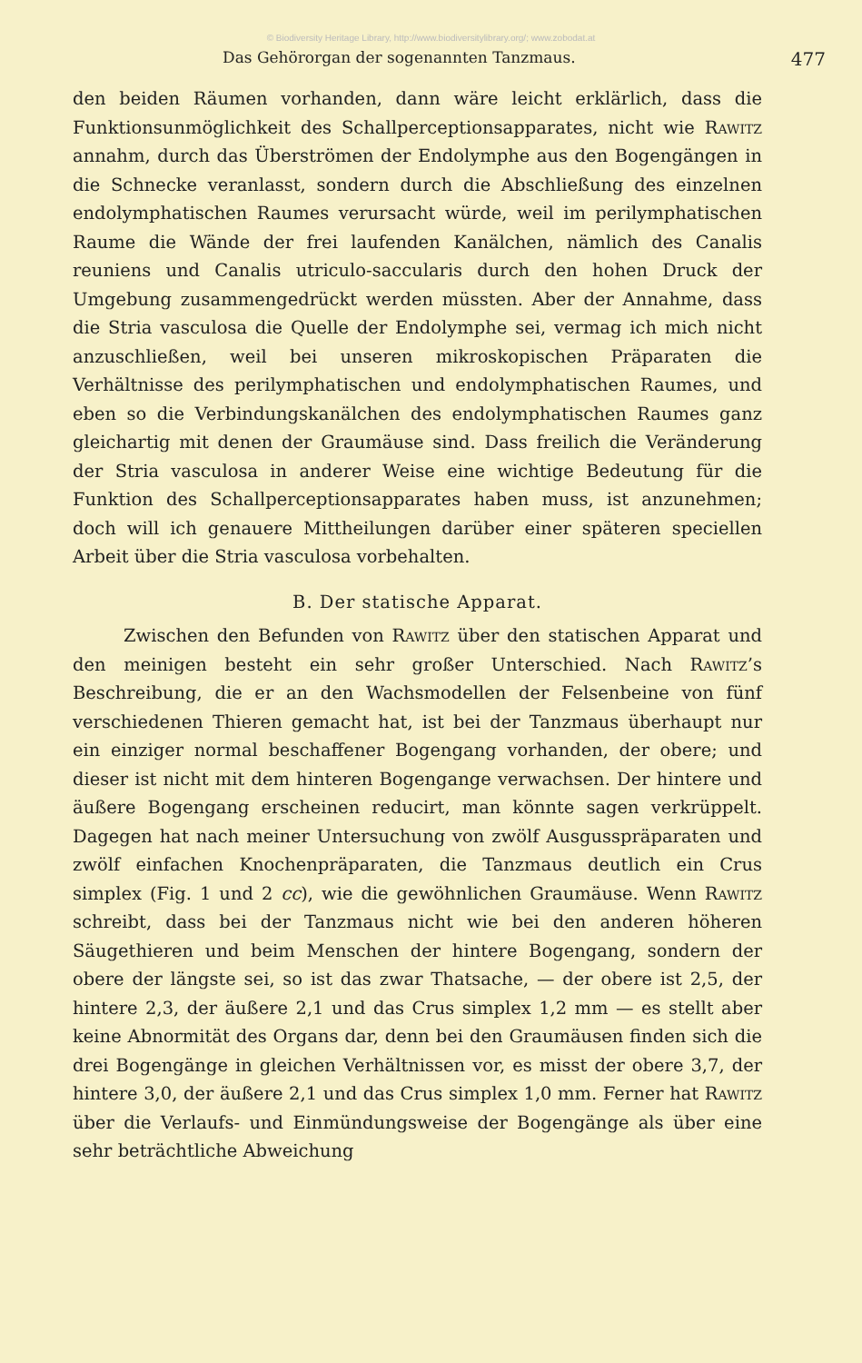© Biodiversity Heritage Library, http://www.biodiversitylibrary.org/; www.zobodat.at
Das Gehörorgan der sogenannten Tanzmaus. 477
den beiden Räumen vorhanden, dann wäre leicht erklärlich, dass die Funktionsunmöglichkeit des Schallperceptionsapparates, nicht wie Rawitz annahm, durch das Überströmen der Endolymphe aus den Bogengängen in die Schnecke veranlasst, sondern durch die Abschließung des einzelnen endolymphatischen Raumes verursacht würde, weil im perilymphatischen Raume die Wände der frei laufenden Kanälchen, nämlich des Canalis reuniens und Canalis utriculo-saccularis durch den hohen Druck der Umgebung zusammengedrückt werden müssten. Aber der Annahme, dass die Stria vasculosa die Quelle der Endolymphe sei, vermag ich mich nicht anzuschließen, weil bei unseren mikroskopischen Präparaten die Verhältnisse des perilymphatischen und endolymphatischen Raumes, und eben so die Verbindungskanälchen des endolymphatischen Raumes ganz gleichartig mit denen der Graumäuse sind. Dass freilich die Veränderung der Stria vasculosa in anderer Weise eine wichtige Bedeutung für die Funktion des Schallperceptionsapparates haben muss, ist anzunehmen; doch will ich genauere Mittheilungen darüber einer späteren speciellen Arbeit über die Stria vasculosa vorbehalten.
B. Der statische Apparat.
Zwischen den Befunden von Rawitz über den statischen Apparat und den meinigen besteht ein sehr großer Unterschied. Nach Rawitz’s Beschreibung, die er an den Wachsmodellen der Felsenbeine von fünf verschiedenen Thieren gemacht hat, ist bei der Tanzmaus überhaupt nur ein einziger normal beschaffener Bogengang vorhanden, der obere; und dieser ist nicht mit dem hinteren Bogengange verwachsen. Der hintere und äußere Bogengang erscheinen reducirt, man könnte sagen verkrüppelt. Dagegen hat nach meiner Untersuchung von zwölf Ausgusspräparaten und zwölf einfachen Knochenpräparaten, die Tanzmaus deutlich ein Crus simplex (Fig. 1 und 2 cc), wie die gewöhnlichen Graumäuse. Wenn Rawitz schreibt, dass bei der Tanzmaus nicht wie bei den anderen höheren Säugethieren und beim Menschen der hintere Bogengang, sondern der obere der längste sei, so ist das zwar Thatsache, — der obere ist 2,5, der hintere 2,3, der äußere 2,1 und das Crus simplex 1,2 mm — es stellt aber keine Abnormität des Organs dar, denn bei den Graumäusen finden sich die drei Bogengänge in gleichen Verhältnissen vor, es misst der obere 3,7, der hintere 3,0, der äußere 2,1 und das Crus simplex 1,0 mm. Ferner hat Rawitz über die Verlaufs- und Einmündungsweise der Bogengänge als über eine sehr beträchtliche Abweichung